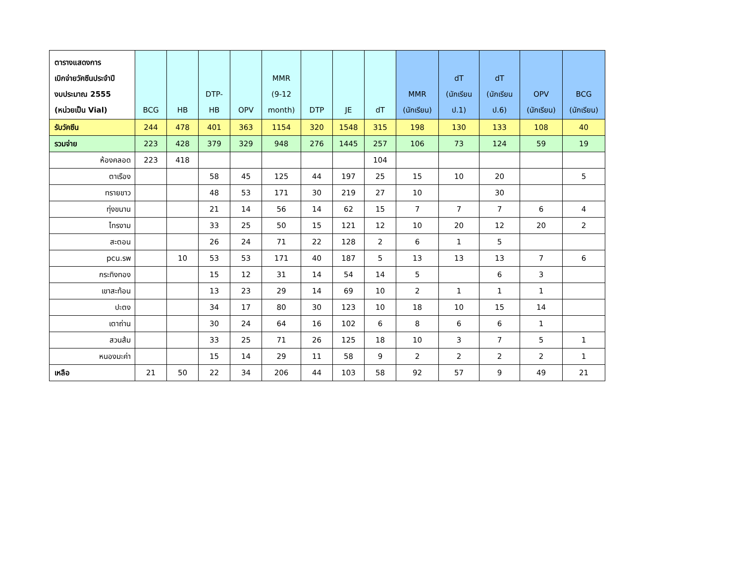| ตารางแสดงการ เบิกจ่ายวัคซีนประจำปี งบประมาณ 2555 (หน่วยเป็น Vial) | BCG | HB | DTP- HB | OPV | MMR (9-12 month) | DTP | JE | dT | MMR (นักเรียน) | dT (นักเรียน ป.1) | dT (นักเรียน ป.6) | OPV (นักเรียน) | BCG (นักเรียน) |
| --- | --- | --- | --- | --- | --- | --- | --- | --- | --- | --- | --- | --- | --- |
| รับวัคซีน | 244 | 478 | 401 | 363 | 1154 | 320 | 1548 | 315 | 198 | 130 | 133 | 108 | 40 |
| รวมจ่าย | 223 | 428 | 379 | 329 | 948 | 276 | 1445 | 257 | 106 | 73 | 124 | 59 | 19 |
| ห้องคลอด | 223 | 418 | | | | | | 104 | | | | | |
| ตาเรือง | | | 58 | 45 | 125 | 44 | 197 | 25 | 15 | 10 | 20 | | 5 |
| ทรายขาว | | | 48 | 53 | 171 | 30 | 219 | 27 | 10 | | 30 | | |
| ทุ่งขนาน | | | 21 | 14 | 56 | 14 | 62 | 15 | 7 | 7 | 7 | 6 | 4 |
| ไทรงาม | | | 33 | 25 | 50 | 15 | 121 | 12 | 10 | 20 | 12 | 20 | 2 |
| สะตอน | | | 26 | 24 | 71 | 22 | 128 | 2 | 6 | 1 | 5 | | |
| pcu.รพ | | 10 | 53 | 53 | 171 | 40 | 187 | 5 | 13 | 13 | 13 | 7 | 6 |
| กระทิงทอง | | | 15 | 12 | 31 | 14 | 54 | 14 | 5 | | 6 | 3 | |
| เขาสะท้อน | | | 13 | 23 | 29 | 14 | 69 | 10 | 2 | 1 | 1 | 1 | |
| ปะตง | | | 34 | 17 | 80 | 30 | 123 | 10 | 18 | 10 | 15 | 14 | |
| เตาถ่าน | | | 30 | 24 | 64 | 16 | 102 | 6 | 8 | 6 | 6 | 1 | |
| สวนส้ม | | | 33 | 25 | 71 | 26 | 125 | 18 | 10 | 3 | 7 | 5 | 1 |
| หนองมะค่า | | | 15 | 14 | 29 | 11 | 58 | 9 | 2 | 2 | 2 | 2 | 1 |
| เหลือ | 21 | 50 | 22 | 34 | 206 | 44 | 103 | 58 | 92 | 57 | 9 | 49 | 21 |